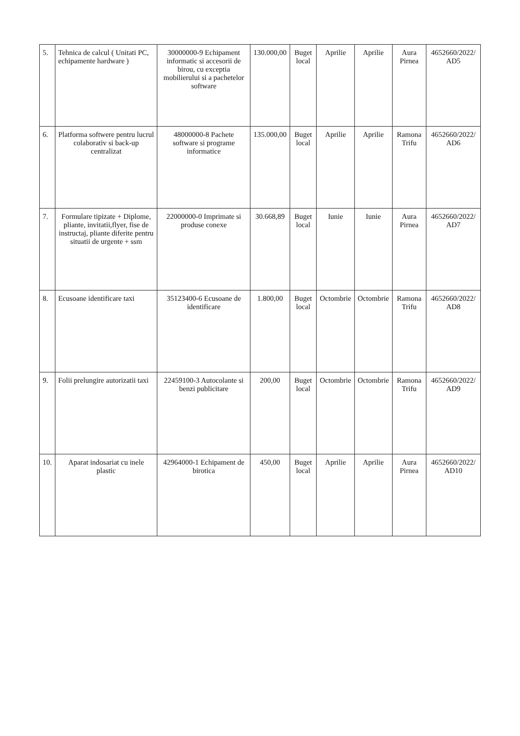| 5. | Tehnica de calcul ( Unitati PC, echipamente hardware ) | 30000000-9 Echipament informatic si accesorii de birou, cu exceptia mobilierului si a pachetelor software | 130.000,00 | Buget local | Aprilie | Aprilie | Aura Pirnea | 4652660/2022/ AD5 |
| 6. | Platforma softwere pentru lucrul colaborativ si back-up centralizat | 48000000-8 Pachete software si programe informatice | 135.000,00 | Buget local | Aprilie | Aprilie | Ramona Trifu | 4652660/2022/ AD6 |
| 7. | Formulare tipizate + Diplome, pliante, invitatii,flyer, fise de instructaj, pliante diferite pentru situatii de urgente + ssm | 22000000-0 Imprimate si produse conexe | 30.668,89 | Buget local | Iunie | Iunie | Aura Pirnea | 4652660/2022/ AD7 |
| 8. | Ecusoane identificare taxi | 35123400-6 Ecusoane de identificare | 1.800,00 | Buget local | Octombrie | Octombrie | Ramona Trifu | 4652660/2022/ AD8 |
| 9. | Folii prelungire autorizatii taxi | 22459100-3 Autocolante si benzi publicitare | 200,00 | Buget local | Octombrie | Octombrie | Ramona Trifu | 4652660/2022/ AD9 |
| 10. | Aparat indosariat cu inele plastic | 42964000-1 Echipament de birotica | 450,00 | Buget local | Aprilie | Aprilie | Aura Pirnea | 4652660/2022/ AD10 |